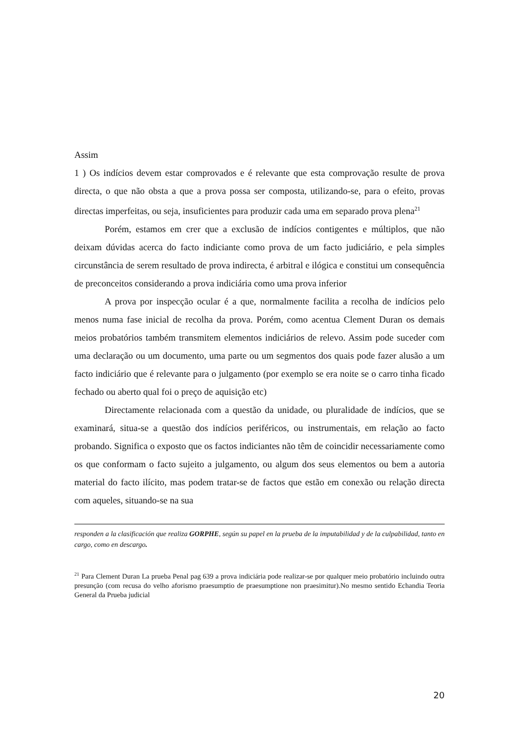Assim
1 ) Os indícios devem estar comprovados e é relevante que esta comprovação resulte de prova directa, o que não obsta a que a prova possa ser composta, utilizando-se, para o efeito, provas directas imperfeitas, ou seja, insuficientes para produzir cada uma em separado prova plena<sup>21</sup>
Porém, estamos em crer que a exclusão de indícios contigentes e múltiplos, que não deixam dúvidas acerca do facto indiciante como prova de um facto judiciário, e pela simples circunstância de serem resultado de prova indirecta, é arbitral e ilógica e constitui um consequência de preconceitos considerando a prova indiciária como uma prova inferior
A prova por inspecção ocular é a que, normalmente facilita a recolha de indícios pelo menos numa fase inicial de recolha da prova. Porém, como acentua Clement Duran os demais meios probatórios também transmitem elementos indiciários de relevo. Assim pode suceder com uma declaração ou um documento, uma parte ou um segmentos dos quais pode fazer alusão a um facto indiciário que é relevante para o julgamento (por exemplo se era noite se o carro tinha ficado fechado ou aberto qual foi o preço de aquisição etc)
Directamente relacionada com a questão da unidade, ou pluralidade de indícios, que se examinará, situa-se a questão dos indícios periféricos, ou instrumentais, em relação ao facto probando. Significa o exposto que os factos indiciantes não têm de coincidir necessariamente como os que conformam o facto sujeito a julgamento, ou algum dos seus elementos ou bem a autoria material do facto ilícito, mas podem tratar-se de factos que estão em conexão ou relação directa com aqueles, situando-se na sua
responden a la clasificación que realiza GORPHE, según su papel en la prueba de la imputabilidad y de la culpabilidad, tanto en cargo, como en descargo.
<sup>21</sup> Para Clement Duran La prueba Penal pag 639 a prova indiciária pode realizar-se por qualquer meio probatório incluindo outra presunção (com recusa do velho aforismo praesumptio de praesumptione non praesimitur).No mesmo sentido Echandia Teoria General da Prueba judicial
20